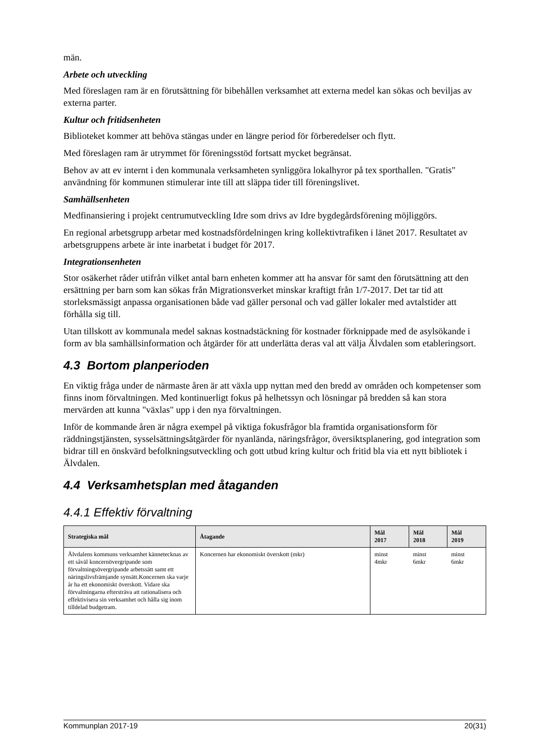män.
Arbete och utveckling
Med föreslagen ram är en förutsättning för bibehållen verksamhet att externa medel kan sökas och beviljas av externa parter.
Kultur och fritidsenheten
Biblioteket kommer att behöva stängas under en längre period för förberedelser och flytt.
Med föreslagen ram är utrymmet för föreningsstöd fortsatt mycket begränsat.
Behov av att ev internt i den kommunala verksamheten synliggöra lokalhyror på tex sporthallen. "Gratis" användning för kommunen stimulerar inte till att släppa tider till föreningslivet.
Samhällsenheten
Medfinansiering i projekt centrumutveckling Idre som drivs av Idre bygdegårdsförening möjliggörs.
En regional arbetsgrupp arbetar med kostnadsfördelningen kring kollektivtrafiken i länet 2017. Resultatet av arbetsgruppens arbete är inte inarbetat i budget för 2017.
Integrationsenheten
Stor osäkerhet råder utifrån vilket antal barn enheten kommer att ha ansvar för samt den förutsättning att den ersättning per barn som kan sökas från Migrationsverket minskar kraftigt från 1/7-2017. Det tar tid att storleksmässigt anpassa organisationen både vad gäller personal och vad gäller lokaler med avtalstider att förhålla sig till.
Utan tillskott av kommunala medel saknas kostnadstäckning för kostnader förknippade med de asylsökande i form av bla samhällsinformation och åtgärder för att underlätta deras val att välja Älvdalen som etableringsort.
4.3 Bortom planperioden
En viktig fråga under de närmaste åren är att växla upp nyttan med den bredd av områden och kompetenser som finns inom förvaltningen. Med kontinuerligt fokus på helhetssyn och lösningar på bredden så kan stora mervärden att kunna "växlas" upp i den nya förvaltningen.
Inför de kommande åren är några exempel på viktiga fokusfrågor bla framtida organisationsform för räddningstjänsten, sysselsättningsåtgärder för nyanlända, näringsfrågor, översiktsplanering, god integration som bidrar till en önskvärd befolkningsutveckling och gott utbud kring kultur och fritid bla via ett nytt bibliotek i Älvdalen.
4.4 Verksamhetsplan med åtaganden
4.4.1 Effektiv förvaltning
| Strategiska mål | Åtagande | Mål 2017 | Mål 2018 | Mål 2019 |
| --- | --- | --- | --- | --- |
| Älvdalens kommuns verksamhet kännetecknas av ett såväl koncernövergripande som förvaltningsövergripande arbetssätt samt ett näringslivsfrämjande synsätt.Koncernen ska varje år ha ett ekonomiskt överskott. Vidare ska förvaltningarna eftersträva att rationalisera och effektivisera sin verksamhet och hålla sig inom tilldelad budgetram. | Koncernen har ekonomiskt överskott (mkr) | minst 4mkr | minst 6mkr | minst 6mkr |
Kommunplan 2017-19 20(31)